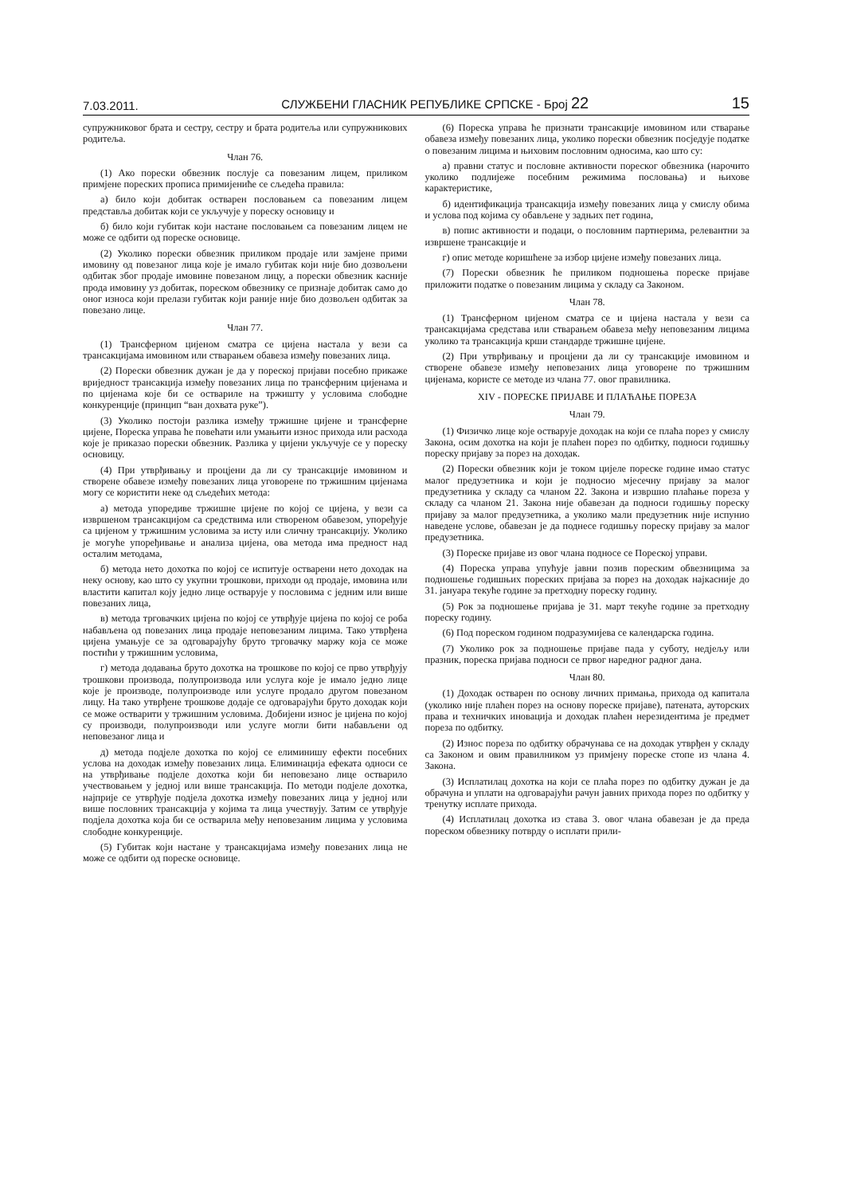7.03.2011. СЛУЖБЕНИ ГЛАСНИК РЕПУБЛИКЕ СРПСКЕ - Број 22 15
супружниковог брата и сестру, сестру и брата родитеља или супружникових родитеља.
Члан 76.
(1) Ако порески обвезник послује са повезаним лицем, приликом примјене пореских прописа примијениће се сљедећа правила:
а) било који добитак остварен пословањем са повезаним лицем представља добитак који се укључује у пореску основицу и
б) било који губитак који настане пословањем са повезаним лицем не може се одбити од пореске основице.
(2) Уколико порески обвезник приликом продаје или замјене прими имовину од повезаног лица које је имало губитак који није био дозвољени одбитак због продаје имовине повезаном лицу, а порески обвезник касније прода имовину уз добитак, пореском обвезнику се признаје добитак само до оног износа који прелази губитак који раније није био дозвољен одбитак за повезано лице.
Члан 77.
(1) Трансферном цијеном сматра се цијена настала у вези са трансакцијама имовином или стварањем обавеза између повезаних лица.
(2) Порески обвезник дужан је да у пореској пријави посебно прикаже вриједност трансакција између повезаних лица по трансферним цијенама и по цијенама које би се оствариле на тржишту у условима слободне конкуренције (принцип “ван дохвата руке”).
(3) Уколико постоји разлика између тржишне цијене и трансферне цијене, Пореска управа ће повећати или умањити износ прихода или расхода које је приказао порески обвезник. Разлика у цијени укључује се у пореску основицу.
(4) При утврђивању и процјени да ли су трансакције имовином и створене обавезе између повезаних лица уговорене по тржишним цијенама могу се користити неке од сљедећих метода:
а) метода упоредиве тржишне цијене по којој се цијена, у вези са извршеном трансакцијом са средствима или створеном обавезом, упоређује са цијеном у тржишним условима за исту или сличну трансакцију. Уколико је могуће упоређивање и анализа цијена, ова метода има предност над осталим методама,
б) метода нето дохотка по којој се испитује остварени нето доходак на неку основу, као што су укупни трошкови, приходи од продаје, имовина или властити капитал коју једно лице остварује у пословима с једним или више повезаних лица,
в) метода трговачких цијена по којој се утврђује цијена по којој се роба набављена од повезаних лица продаје неповезаним лицима. Тако утврђена цијена умањује се за одговарајућу бруто трговачку маржу која се може постићи у тржишним условима,
г) метода додавања бруто дохотка на трошкове по којој се прво утврђују трошкови производа, полупроизвода или услуга које је имало једно лице које је производе, полупроизводе или услуге продало другом повезаном лицу. На тако утврђене трошкове додаје се одговарајући бруто доходак који се може остварити у тржишним условима. Добијени износ је цијена по којој су производи, полупроизводи или услуге могли бити набављени од неповезаног лица и
д) метода подјеле дохотка по којој се елиминишу ефекти посебних услова на доходак између повезаних лица. Елиминација ефеката односи се на утврђивање подјеле дохотка који би неповезано лице остварило учествовањем у једној или више трансакција. По методи подјеле дохотка, најприје се утврђује подјела дохотка између повезаних лица у једној или више пословних трансакција у којима та лица учествују. Затим се утврђује подјела дохотка која би се остварила међу неповезаним лицима у условима слободне конкуренције.
(5) Губитак који настане у трансакцијама између повезаних лица не може се одбити од пореске основице.
(6) Пореска управа ће признати трансакције имовином или стварање обавеза између повезаних лица, уколико порески обвезник посједује податке о повезаним лицима и њиховим пословним односима, као што су:
а) правни статус и пословне активности пореског обвезника (нарочито уколико подлијеже посебним режимима пословања) и њихове карактеристике,
б) идентификација трансакција између повезаних лица у смислу обима и услова под којима су обављене у задњих пет година,
в) попис активности и подаци, о пословним партнерима, релевантни за извршене трансакције и
г) опис методе коришћене за избор цијене између повезаних лица.
(7) Порески обвезник ће приликом подношења пореске пријаве приложити податке о повезаним лицима у складу са Законом.
Члан 78.
(1) Трансферном цијеном сматра се и цијена настала у вези са трансакцијама средстава или стварањем обавеза међу неповезаним лицима уколико та трансакција крши стандарде тржишне цијене.
(2) При утврђивању и процјени да ли су трансакције имовином и створене обавезе између неповезаних лица уговорене по тржишним цијенама, користе се методе из члана 77. овог правилника.
XIV - ПОРЕСКЕ ПРИЈАВЕ И ПЛАЋАЊЕ ПОРЕЗА
Члан 79.
(1) Физичко лице које остварује доходак на који се плаћа порез у смислу Закона, осим дохотка на који је плаћен порез по одбитку, подноси годишњу пореску пријаву за порез на доходак.
(2) Порески обвезник који је током цијеле пореске године имао статус малог предузетника и који је подносио мјесечну пријаву за малог предузетника у складу са чланом 22. Закона и извршио плаћање пореза у складу са чланом 21. Закона није обавезан да подноси годишњу пореску пријаву за малог предузетника, а уколико мали предузетник није испунио наведене услове, обавезан је да поднесе годишњу пореску пријаву за малог предузетника.
(3) Пореске пријаве из овог члана подносе се Пореској управи.
(4) Пореска управа упућује јавни позив пореским обвезницима за подношење годишњих пореских пријава за порез на доходак најкасније до 31. јануара текуће године за претходну пореску годину.
(5) Рок за подношење пријава је 31. март текуће године за претходну пореску годину.
(6) Под пореском годином подразумијева се календарска година.
(7) Уколико рок за подношење пријаве пада у суботу, недјељу или празник, пореска пријава подноси се првог наредног радног дана.
Члан 80.
(1) Доходак остварен по основу личних примања, прихода од капитала (уколико није плаћен порез на основу пореске пријаве), патената, ауторских права и техничких иновација и доходак плаћен нерезидентима је предмет пореза по одбитку.
(2) Износ пореза по одбитку обрачунава се на доходак утврђен у складу са Законом и овим правилником уз примјену пореске стопе из члана 4. Закона.
(3) Исплатилац дохотка на који се плаћа порез по одбитку дужан је да обрачуна и уплати на одговарајући рачун јавних прихода порез по одбитку у тренутку исплате прихода.
(4) Исплатилац дохотка из става 3. овог члана обавезан је да преда пореском обвезнику потврду о исплати прили-